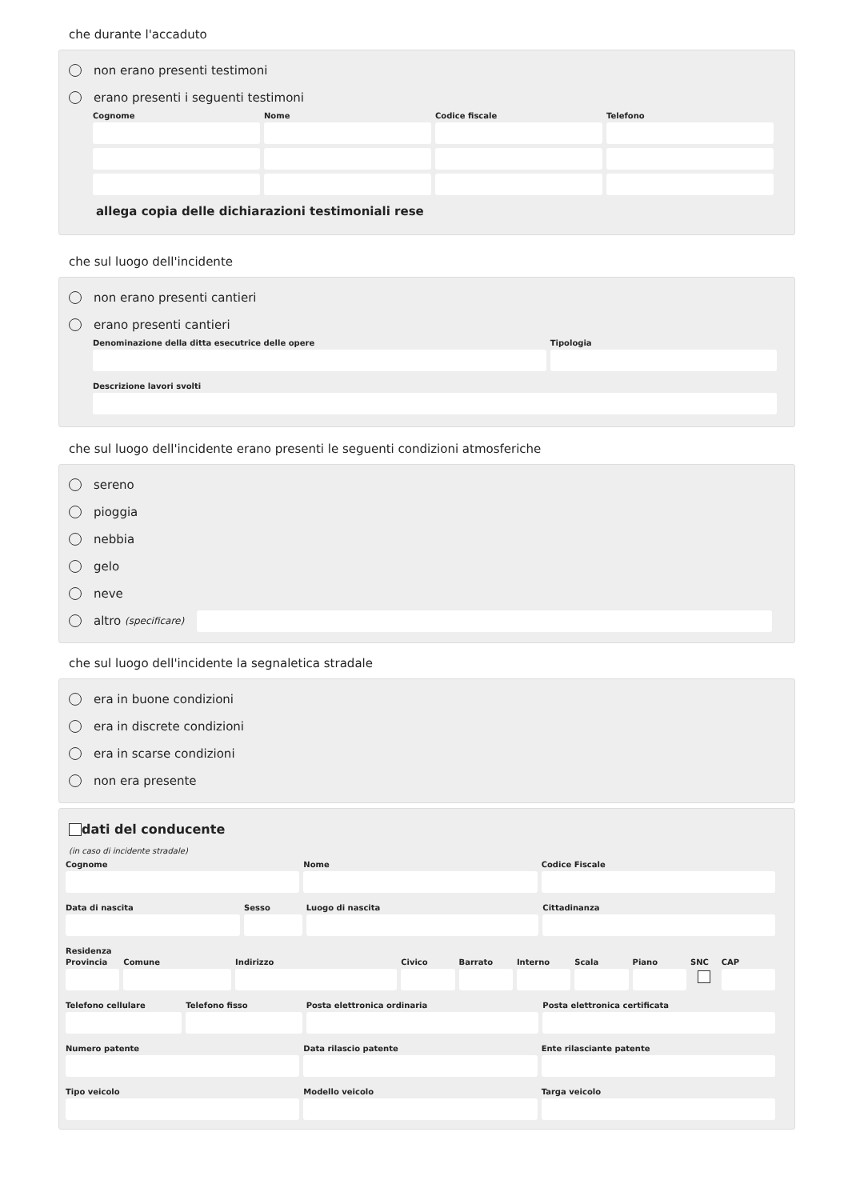che durante l'accaduto
non erano presenti testimoni
erano presenti i seguenti testimoni
Cognome Nome Codice fiscale Telefono
allega copia delle dichiarazioni testimoniali rese
che sul luogo dell'incidente
non erano presenti cantieri
erano presenti cantieri
Denominazione della ditta esecutrice delle opere Tipologia
Descrizione lavori svolti
che sul luogo dell'incidente erano presenti le seguenti condizioni atmosferiche
sereno
pioggia
nebbia
gelo
neve
altro (specificare)
che sul luogo dell'incidente la segnaletica stradale
era in buone condizioni
era in discrete condizioni
era in scarse condizioni
non era presente
dati del conducente
(in caso di incidente stradale)
Cognome Nome Codice Fiscale
Data di nascita Sesso Luogo di nascita Cittadinanza
Residenza
Provincia Comune Indirizzo Civico Barrato Interno Scala Piano SNC CAP
Telefono cellulare Telefono fisso Posta elettronica ordinaria Posta elettronica certificata
Numero patente Data rilascio patente Ente rilasciante patente
Tipo veicolo Modello veicolo Targa veicolo